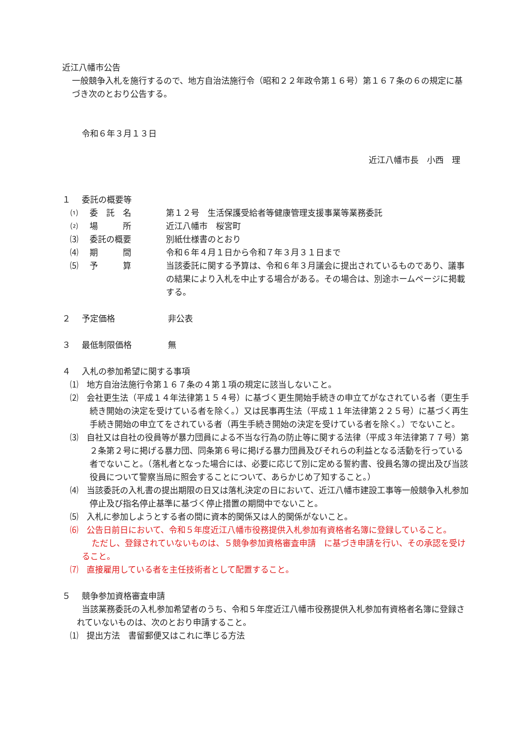近江八幡市公告
一般競争入札を施行するので、地方自治法施行令（昭和２２年政令第１６号）第１６７条の６の規定に基づき次のとおり公告する。
令和６年３月１３日
近江八幡市長　小西　理
１ 委託の概要等
⑴ 委　託　名 第１２号　生活保護受給者等健康管理支援事業等業務委託
⑵ 場　　　所 近江八幡市　桜宮町
⑶ 委託の概要 別紙仕様書のとおり
⑷ 期　　　間 令和６年４月１日から令和７年３月３１日まで
⑸ 予　　　算 当該委託に関する予算は、令和６年３月議会に提出されているものであり、議事の結果により入札を中止する場合がある。その場合は、別途ホームページに掲載する。
２ 予定価格 非公表
３ 最低制限価格 無
４ 入札の参加希望に関する事項
⑴　地方自治法施行令第１６７条の４第１項の規定に該当しないこと。
⑵　会社更生法（平成１４年法律第１５４号）に基づく更生開始手続きの申立てがなされている者（更生手続き開始の決定を受けている者を除く。）又は民事再生法（平成１１年法律第２２５号）に基づく再生手続き開始の申立てをされている者（再生手続き開始の決定を受けている者を除く。）でないこと。
⑶　自社又は自社の役員等が暴力団員による不当な行為の防止等に関する法律（平成３年法律第７７号）第２条第２号に掲げる暴力団、同条第６号に掲げる暴力団員及びそれらの利益となる活動を行っている者でないこと。（落札者となった場合には、必要に応じて別に定める誓約書、役員名簿の提出及び当該役員について警察当局に照会することについて、あらかじめ了知すること。）
⑷　当該委託の入札書の提出期限の日又は落札決定の日において、近江八幡市建設工事等一般競争入札参加停止及び指名停止基準に基づく停止措置の期間中でないこと。
⑸　入札に参加しようとする者の間に資本的関係又は人的関係がないこと。
⑹　公告日前日において、令和５年度近江八幡市役務提供入札参加有資格者名簿に登録していること。
ただし、登録されていないものは、５競争参加資格審査申請　に基づき申請を行い、その承認を受けること。
⑺　直接雇用している者を主任技術者として配置すること。
５ 競争参加資格審査申請
当該業務委託の入札参加希望者のうち、令和５年度近江八幡市役務提供入札参加有資格者名簿に登録されていないものは、次のとおり申請すること。
⑴　提出方法　書留郵便又はこれに準じる方法